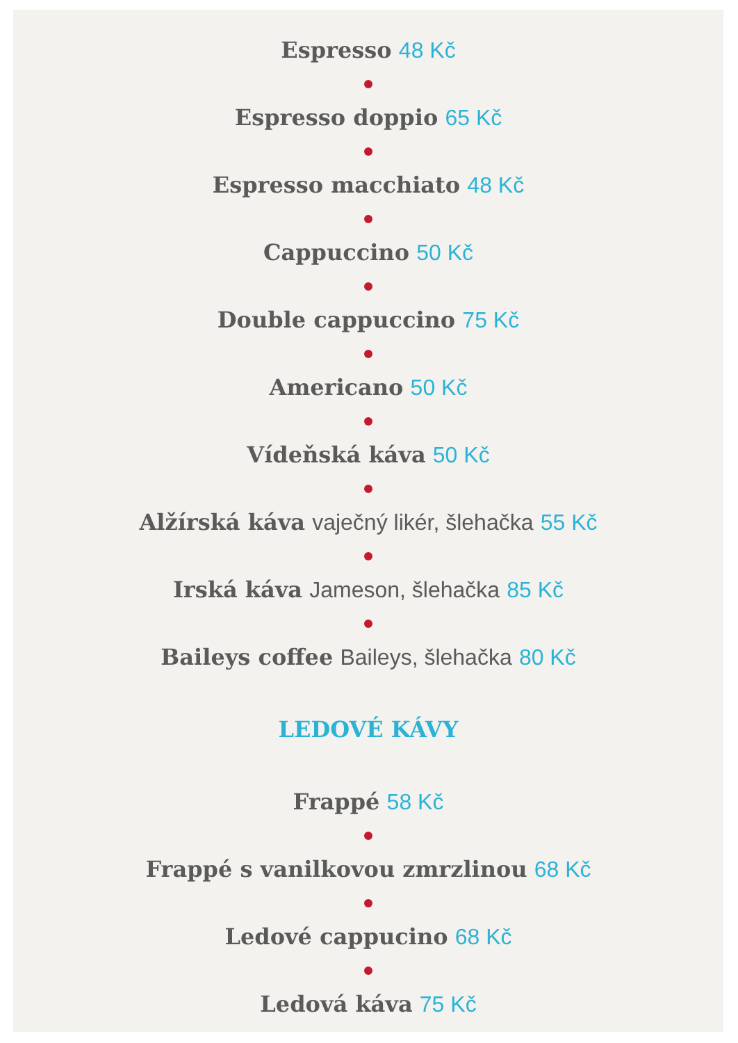Espresso 48 Kč
Espresso doppio 65 Kč
Espresso macchiato 48 Kč
Cappuccino 50 Kč
Double cappuccino 75 Kč
Americano 50 Kč
Vídeňská káva 50 Kč
Alžírská káva vaječný likér, šlehačka 55 Kč
Irská káva Jameson, šlehačka 85 Kč
Baileys coffee Baileys, šlehačka 80 Kč
LEDOVÉ KÁVY
Frappé 58 Kč
Frappé s vanilkovou zmrzlinou 68 Kč
Ledové cappucino 68 Kč
Ledová káva 75 Kč